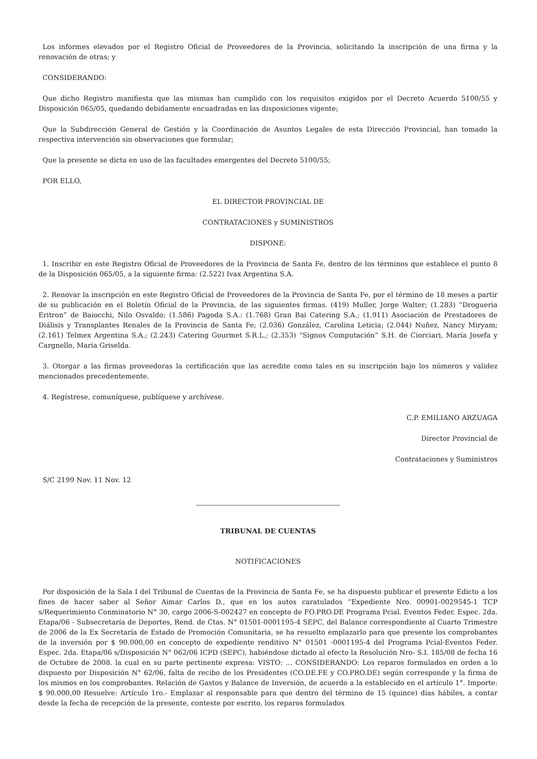Los informes elevados por el Registro Oficial de Proveedores de la Provincia, solicitando la inscripción de una firma y la renovación de otras; y
CONSIDERANDO:
Que dicho Registro manifiesta que las mismas han cumplido con los requisitos exigidos por el Decreto Acuerdo 5100/55 y Disposición 065/05, quedando debidamente encuadradas en las disposiciones vigente;
Que la Subdirección General de Gestión y la Coordinación de Asuntos Legales de esta Dirección Provincial, han tomado la respectiva intervención sin observaciones que formular;
Que la presente se dicta en uso de las facultades emergentes del Decreto 5100/55;
POR ELLO,
EL DIRECTOR PROVINCIAL DE
CONTRATACIONES y SUMINISTROS
DISPONE:
1. Inscribir en este Registro Oficial de Proveedores de la Provincia de Santa Fe, dentro de los términos que establece el punto 8 de la Disposición 065/05, a la siguiente firma: (2.522) Ivax Argentina S.A.
2. Renovar la inscripción en este Registro Oficial de Proveedores de la Provincia de Santa Fe, por el término de 18 meses a partir de su publicación en el Boletín Oficial de la Provincia, de las siguientes firmas. (419) Muller, Jorge Walter; (1.283) “Drogueria Eritron” de Baiocchi, Nilo Osvaldo; (1.586) Pagoda S.A.: (1.768) Gran Bai Catering S.A.; (1.911) Asociación de Prestadores de Diálisis y Transplantes Renales de la Provincia de Santa Fe; (2.036) González, Carolina Leticia; (2.044) Nuñez, Nancy Miryam; (2.161) Telmex Argentina S.A.; (2.243) Catering Gourmet S.R.L.; (2.353) “Signos Computación” S.H. de Ciorciari, María Josefa y Cargnello, María Griselda.
3. Otorgar a las firmas proveedoras la certificación que las acredite como tales en su inscripción bajo los números y validez mencionados precedentemente.
4. Regístrese, comuníquese, publíquese y archívese.
C.P. EMILIANO ARZUAGA
Director Provincial de
Contrataciones y Suministros
S/C 2199 Nov. 11 Nov. 12
TRIBUNAL DE CUENTAS
NOTIFICACIONES
Por disposición de la Sala I del Tribunal de Cuentas de la Provincia de Santa Fe, se ha dispuesto publicar el presente Edicto a los fines de hacer saber al Señor Aimar Carlos D., que en los autos caratulados “Expediente Nro. 00901-0029545-1 TCP s/Requerimiento Conminatorio N° 30, cargo 2006-S-002427 en concepto de FO.PRO.DE Programa Pcial. Eventos Feder. Espec. 2da. Etapa/06 - Subsecretaría de Deportes, Rend. de Ctas. N° 01501-0001195-4 SEPC, del Balance correspondiente al Cuarto Trimestre de 2006 de la Ex Secretaría de Estado de Promoción Comunitaria, se ha resuelto emplazarlo para que presente los comprobantes de la inversión por $ 90.000,00 en concepto de expediente renditivo N° 01501 -0001195-4 del Programa Pcial-Eventos Feder. Espec. 2da. Etapa/06 s/Disposición N° 062/06 ICPD (SEPC), habiéndose dictado al efecto la Resolución Nro- S.I. 185/08 de fecha 16 de Octubre de 2008. la cual en su parte pertinente expresa: VISTO: ... CONSIDERANDO: Los reparos formulados en orden a lo dispuesto por Disposición N° 62/06, falta de recibo de los Presidentes (CO.DE.FE y CO.PRO.DE) según corresponde y la firma de los mismos en los comprobantes. Relación de Gastos y Balance de Inversión, de acuerdo a la establecido en el artículo 1°. Importe: $ 90.000,00 Resuelve: Artículo 1ro.- Emplazar al responsable para que dentro del término de 15 (quince) días hábiles, a contar desde la fecha de recepción de la presente, conteste por escrito, los reparos formulados